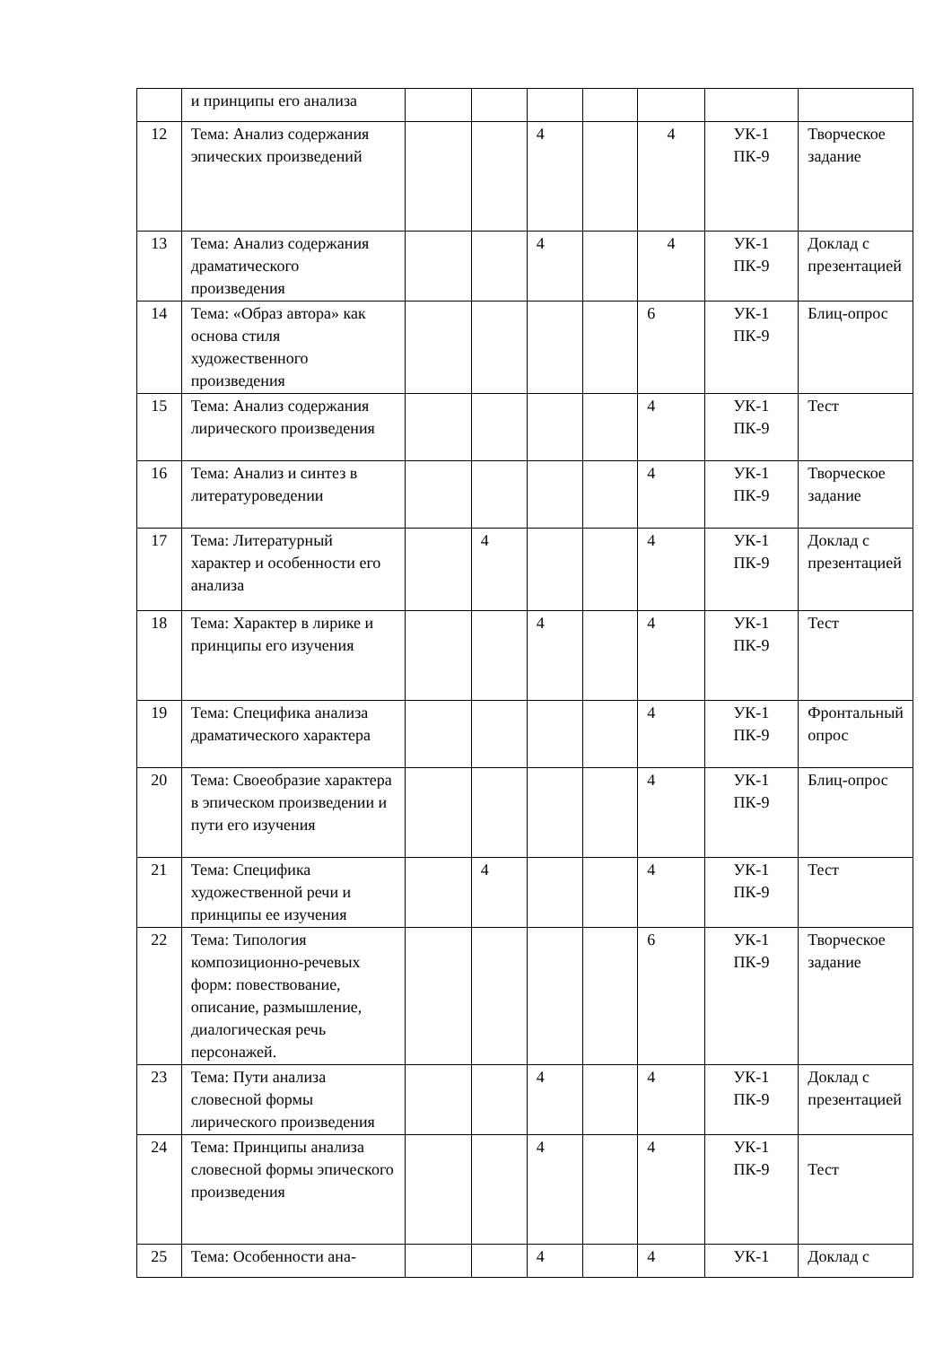| | и принципы его анализа | | | | | | | |
| 12 | Тема: Анализ содержания эпических произведений | | | 4 | | 4 | УК-1 ПК-9 | Творческое задание |
| 13 | Тема: Анализ содержания драматического произведения | | | 4 | | 4 | УК-1 ПК-9 | Доклад с презентацией |
| 14 | Тема: «Образ автора» как основа стиля художественного произведения | | | | | 6 | УК-1 ПК-9 | Блиц-опрос |
| 15 | Тема: Анализ содержания лирического произведения | | | | | 4 | УК-1 ПК-9 | Тест |
| 16 | Тема: Анализ и синтез в литературоведении | | | | | 4 | УК-1 ПК-9 | Творческое задание |
| 17 | Тема: Литературный характер и особенности его анализа | | 4 | | | 4 | УК-1 ПК-9 | Доклад с презентацией |
| 18 | Тема: Характер в лирике и принципы его изучения | | | 4 | | 4 | УК-1 ПК-9 | Тест |
| 19 | Тема: Специфика анализа драматического характера | | | | | 4 | УК-1 ПК-9 | Фронтальный опрос |
| 20 | Тема: Своеобразие характера в эпическом произведении и пути его изучения | | | | | 4 | УК-1 ПК-9 | Блиц-опрос |
| 21 | Тема: Специфика художественной речи и принципы ее изучения | | 4 | | | 4 | УК-1 ПК-9 | Тест |
| 22 | Тема: Типология композиционно-речевых форм: повествование, описание, размышление, диалогическая речь персонажей. | | | | | 6 | УК-1 ПК-9 | Творческое задание |
| 23 | Тема: Пути анализа словесной формы лирического произведения | | | 4 | | 4 | УК-1 ПК-9 | Доклад с презентацией |
| 24 | Тема: Принципы анализа словесной формы эпического произведения | | | 4 | | 4 | УК-1 ПК-9 | Тест |
| 25 | Тема: Особенности ана- | | | 4 | | 4 | УК-1 | Доклад с |